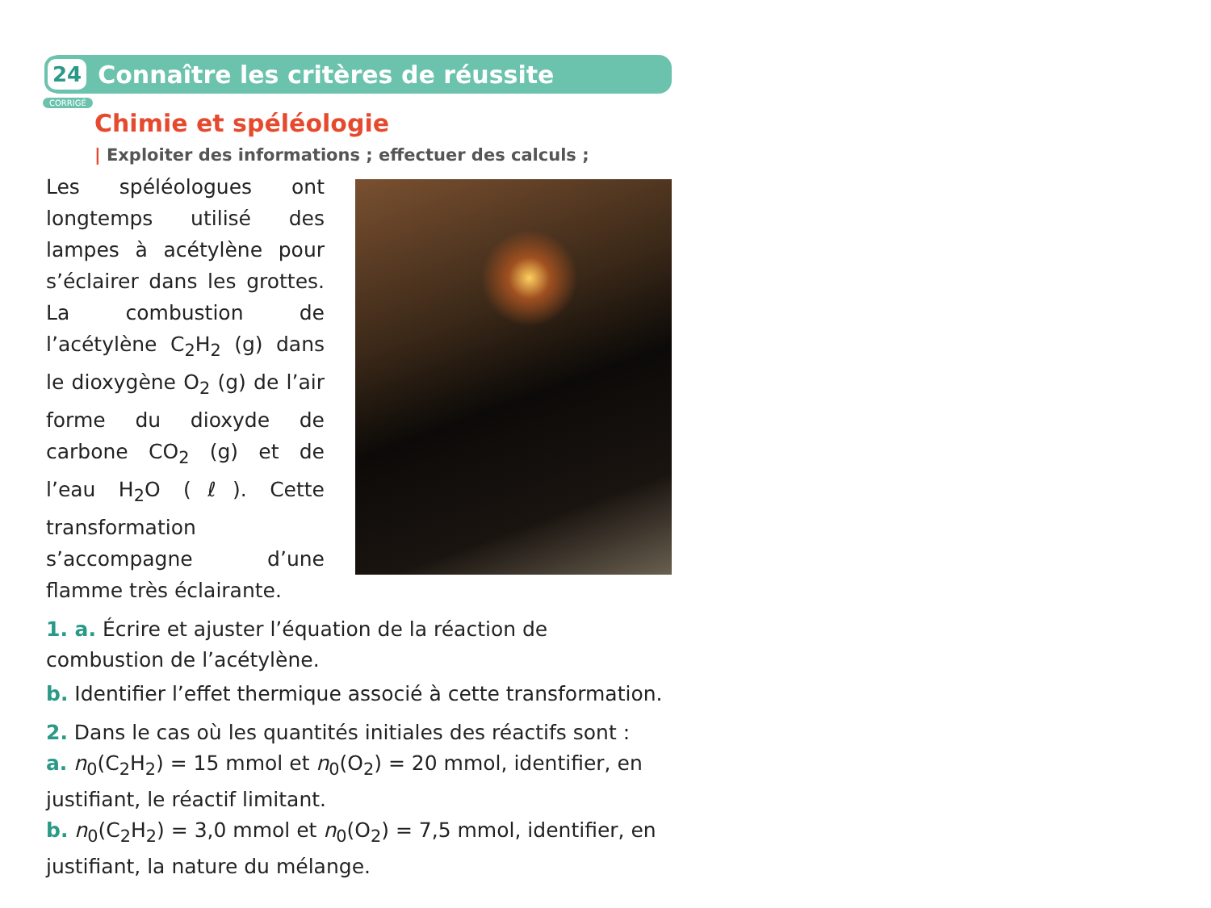24
Connaître les critères de réussite
CORRIGÉ
Chimie et spéléologie
| Exploiter des informations ; effectuer des calculs ;
Les spéléologues ont longtemps utilisé des lampes à acétylène pour s’éclairer dans les grottes. La combustion de l’acétylène C<sub>2</sub>H<sub>2</sub> (g) dans le dioxygène O<sub>2</sub> (g) de l’air forme du dioxyde de carbone CO<sub>2</sub> (g) et de l’eau H<sub>2</sub>O (ℓ). Cette transformation s’accompagne d’une flamme très éclairante.
1. a. Écrire et ajuster l’équation de la réaction de combustion de l’acétylène.
b. Identifier l’effet thermique associé à cette transformation.
2. Dans le cas où les quantités initiales des réactifs sont :
a. n<sub>0</sub>(C<sub>2</sub>H<sub>2</sub>) = 15 mmol et n<sub>0</sub>(O<sub>2</sub>) = 20 mmol, identifier, en justifiant, le réactif limitant.
b. n<sub>0</sub>(C<sub>2</sub>H<sub>2</sub>) = 3,0 mmol et n<sub>0</sub>(O<sub>2</sub>) = 7,5 mmol, identifier, en justifiant, la nature du mélange.